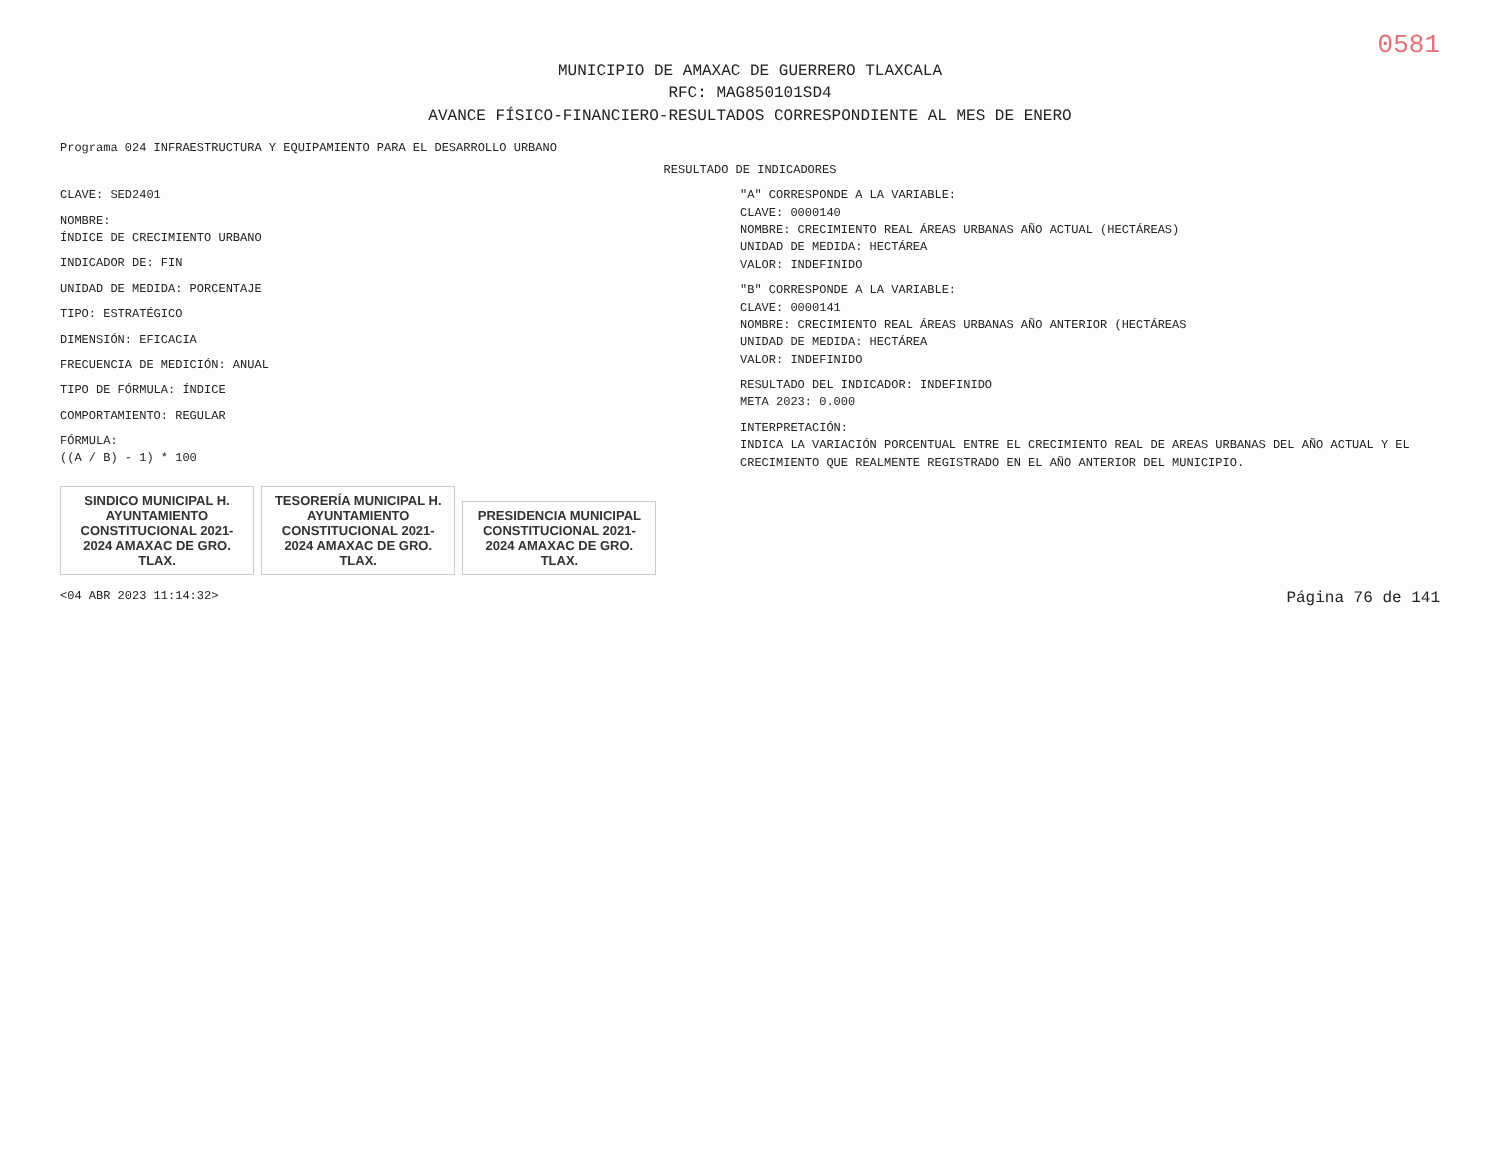0581
MUNICIPIO DE AMAXAC DE GUERRERO TLAXCALA
RFC: MAG850101SD4
AVANCE FÍSICO-FINANCIERO-RESULTADOS CORRESPONDIENTE AL MES DE ENERO
Programa 024 INFRAESTRUCTURA Y EQUIPAMIENTO PARA EL DESARROLLO URBANO
RESULTADO DE INDICADORES
CLAVE: SED2401
NOMBRE:
ÍNDICE DE CRECIMIENTO URBANO
INDICADOR DE: FIN
UNIDAD DE MEDIDA: PORCENTAJE
TIPO: ESTRATÉGICO
DIMENSIÓN: EFICACIA
FRECUENCIA DE MEDICIÓN: ANUAL
TIPO DE FÓRMULA: ÍNDICE
COMPORTAMIENTO: REGULAR
FÓRMULA:
((A / B) - 1) * 100
"A" CORRESPONDE A LA VARIABLE:
CLAVE: 0000140
NOMBRE: CRECIMIENTO REAL ÁREAS URBANAS AÑO ACTUAL (HECTÁREAS)
UNIDAD DE MEDIDA: HECTÁREA
VALOR: INDEFINIDO
"B" CORRESPONDE A LA VARIABLE:
CLAVE: 0000141
NOMBRE: CRECIMIENTO REAL ÁREAS URBANAS AÑO ANTERIOR (HECTÁREAS
UNIDAD DE MEDIDA: HECTÁREA
VALOR: INDEFINIDO
RESULTADO DEL INDICADOR: INDEFINIDO
META 2023: 0.000
INTERPRETACIÓN:
INDICA LA VARIACIÓN PORCENTUAL ENTRE EL CRECIMIENTO REAL DE AREAS URBANAS DEL AÑO ACTUAL Y EL CRECIMIENTO QUE REALMENTE REGISTRADO EN EL AÑO ANTERIOR DEL MUNICIPIO.
SINDICO MUNICIPAL H. AYUNTAMIENTO CONSTITUCIONAL 2021-2024 AMAXAC DE GRO. TLAX.
TESORERÍA MUNICIPAL H. AYUNTAMIENTO CONSTITUCIONAL 2021-2024 AMAXAC DE GRO. TLAX.
PRESIDENCIA MUNICIPAL CONSTITUCIONAL 2021-2024 AMAXAC DE GRO. TLAX.
<04 ABR 2023 11:14:32> Página 76 de 141